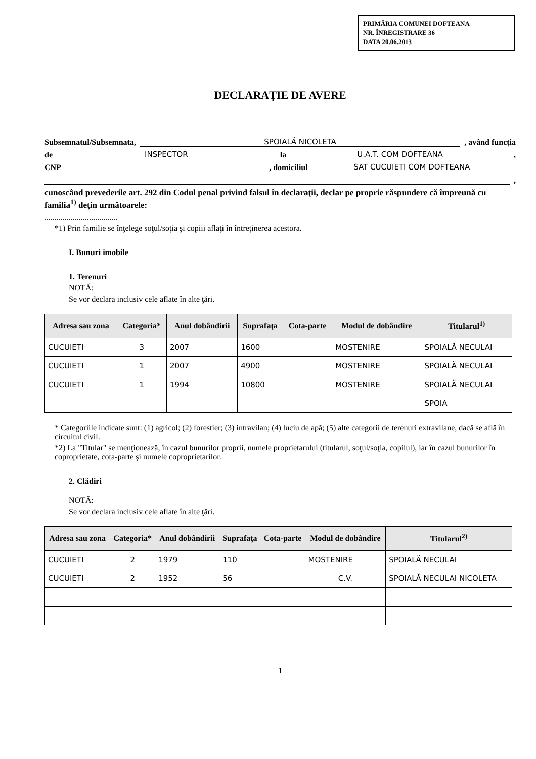PRIMĂRIA COMUNEI DOFTEANA
NR. ÎNREGISTRARE 36
DATA 20.06.2013
DECLARAŢIE DE AVERE
Subsemnatul/Subsemnata, SPOIALĂ NICOLETA, având funcţia
de INSPECTOR la U.A.T. COM DOFTEANA,
CNP , domiciliul SAT CUCUIETI COM DOFTEANA
,
cunoscând prevederile art. 292 din Codul penal privind falsul în declaraţii, declar pe proprie răspundere că împreună cu familia<sup>1)</sup> deţin următoarele:
....................................
*1) Prin familie se înţelege soţul/soţia şi copiii aflaţi în întreţinerea acestora.
I. Bunuri imobile
1. Terenuri
NOTĂ:
Se vor declara inclusiv cele aflate în alte ţări.
| Adresa sau zona | Categoria* | Anul dobândirii | Suprafaţa | Cota-parte | Modul de dobândire | Titularul<sup>1)</sup> |
| --- | --- | --- | --- | --- | --- | --- |
| CUCUIETI | 3 | 2007 | 1600 | | MOSTENIRE | SPOIALĂ NECULAI |
| CUCUIETI | 1 | 2007 | 4900 | | MOSTENIRE | SPOIALĂ NECULAI |
| CUCUIETI | 1 | 1994 | 10800 | | MOSTENIRE | SPOIALĂ NECULAI |
| | | | | | | SPOIA |
* Categoriile indicate sunt: (1) agricol; (2) forestier; (3) intravilan; (4) luciu de apă; (5) alte categorii de terenuri extravilane, dacă se află în circuitul civil.
*2) La "Titular" se menţionează, în cazul bunurilor proprii, numele proprietarului (titularul, soţul/soţia, copilul), iar în cazul bunurilor în coproprietate, cota-parte şi numele coproprietarilor.
2. Clădiri
NOTĂ:
Se vor declara inclusiv cele aflate în alte ţări.
| Adresa sau zona | Categoria* | Anul dobândirii | Suprafaţa | Cota-parte | Modul de dobândire | Titularul<sup>2)</sup> |
| --- | --- | --- | --- | --- | --- | --- |
| CUCUIETI | 2 | 1979 | 110 | | MOSTENIRE | SPOIALĂ NECULAI |
| CUCUIETI | 2 | 1952 | 56 | | C.V. | SPOIALĂ NECULAI NICOLETA |
1